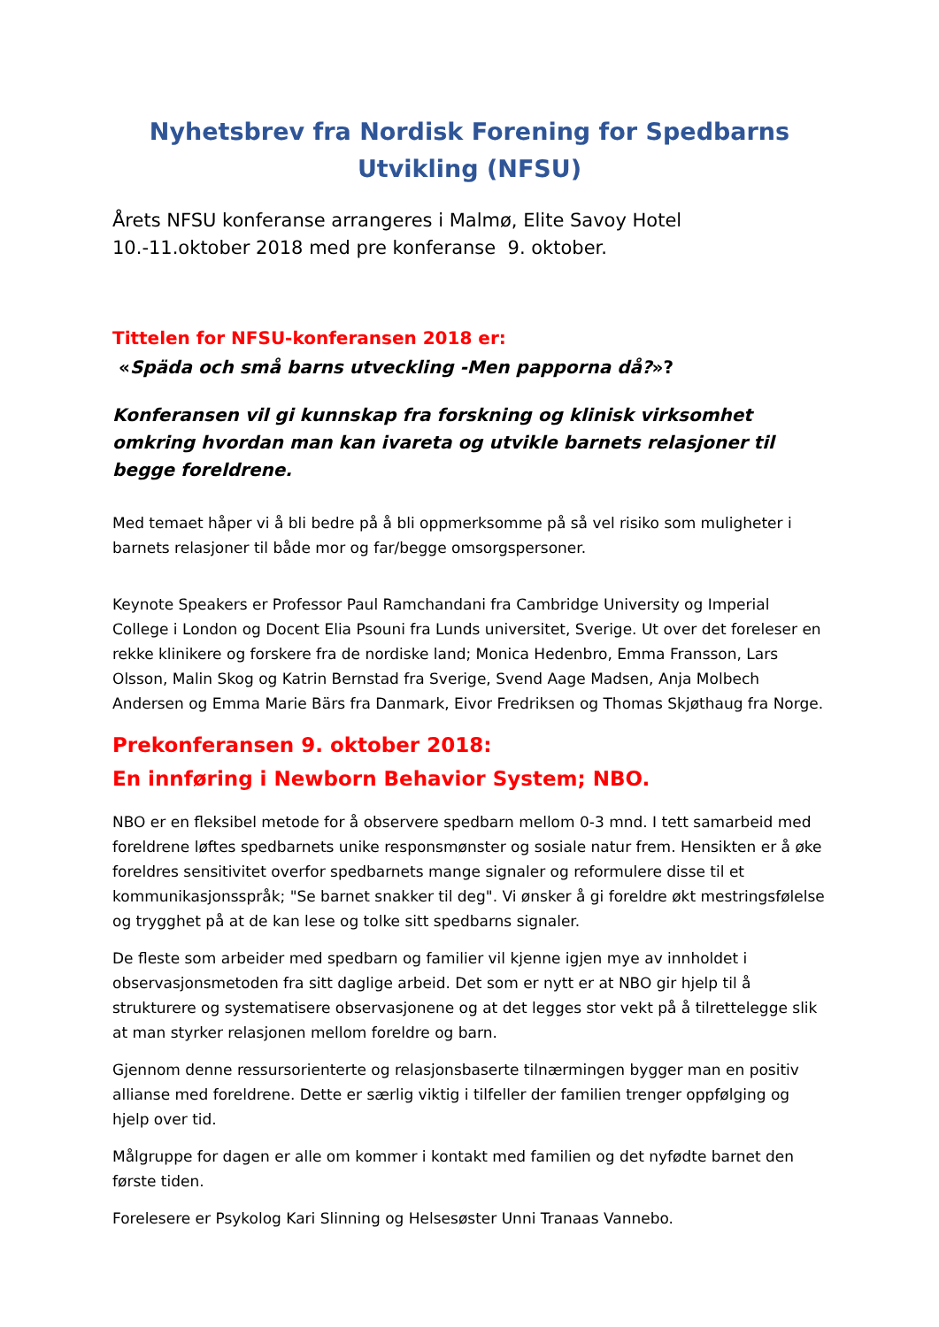Nyhetsbrev fra Nordisk Forening for Spedbarns Utvikling (NFSU)
Årets NFSU konferanse arrangeres i Malmø, Elite Savoy Hotel
10.-11.oktober 2018 med pre konferanse 9. oktober.
Tittelen for NFSU-konferansen 2018 er:
«Späda och små barns utveckling -Men papporna då?»?
Konferansen vil gi kunnskap fra forskning og klinisk virksomhet omkring hvordan man kan ivareta og utvikle barnets relasjoner til begge foreldrene.
Med temaet håper vi å bli bedre på å bli oppmerksomme på så vel risiko som muligheter i barnets relasjoner til både mor og far/begge omsorgspersoner.
Keynote Speakers er Professor Paul Ramchandani fra Cambridge University og Imperial College i London og Docent Elia Psouni fra Lunds universitet, Sverige. Ut over det foreleser en rekke klinikere og forskere fra de nordiske land; Monica Hedenbro, Emma Fransson, Lars Olsson, Malin Skog og Katrin Bernstad fra Sverige, Svend Aage Madsen, Anja Molbech Andersen og Emma Marie Bärs fra Danmark, Eivor Fredriksen og Thomas Skjøthaug fra Norge.
Prekonferansen 9. oktober 2018:
En innføring i Newborn Behavior System; NBO.
NBO er en fleksibel metode for å observere spedbarn mellom 0-3 mnd. I tett samarbeid med foreldrene løftes spedbarnets unike responsmønster og sosiale natur frem. Hensikten er å øke foreldres sensitivitet overfor spedbarnets mange signaler og reformulere disse til et kommunikasjonsspråk; "Se barnet snakker til deg". Vi ønsker å gi foreldre økt mestringsfølelse og trygghet på at de kan lese og tolke sitt spedbarns signaler.
De fleste som arbeider med spedbarn og familier vil kjenne igjen mye av innholdet i observasjonsmetoden fra sitt daglige arbeid. Det som er nytt er at NBO gir hjelp til å strukturere og systematisere observasjonene og at det legges stor vekt på å tilrettelegge slik at man styrker relasjonen mellom foreldre og barn.
Gjennom denne ressursorienterte og relasjonsbaserte tilnærmingen bygger man en positiv allianse med foreldrene. Dette er særlig viktig i tilfeller der familien trenger oppfølging og hjelp over tid.
Målgruppe for dagen er alle om kommer i kontakt med familien og det nyfødte barnet den første tiden.
Forelesere er Psykolog Kari Slinning og Helsesøster Unni Tranaas Vannebo.